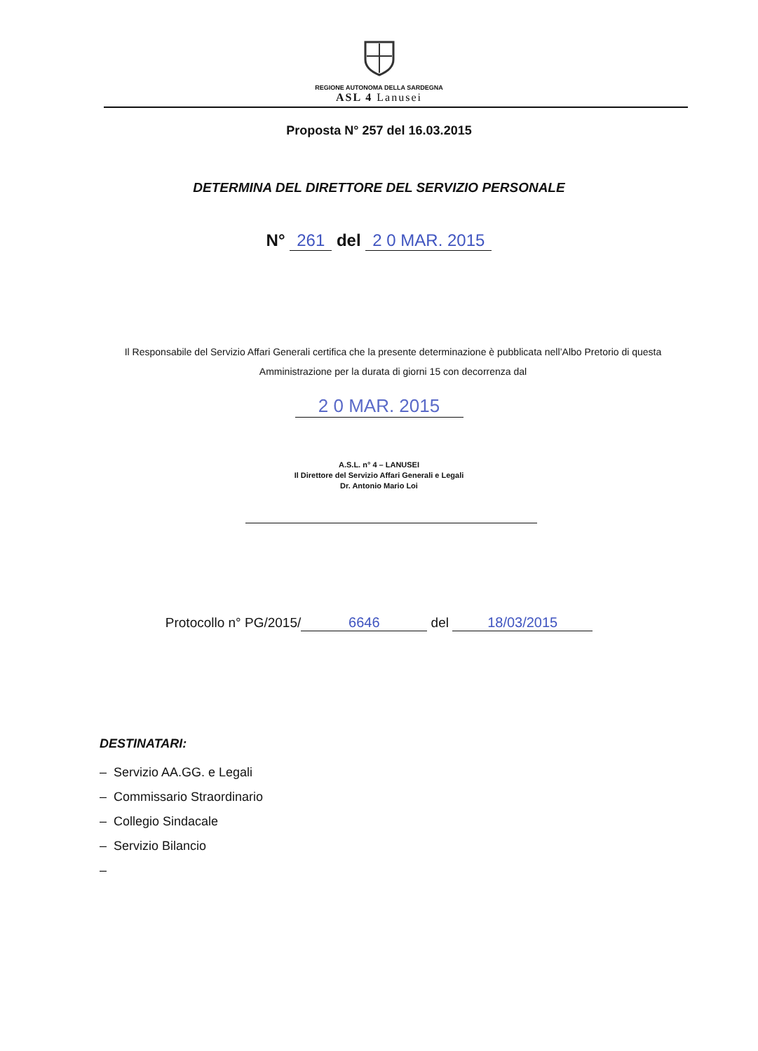REGIONE AUTONOMA DELLA SARDEGNA
ASL 4 Lanusei
Proposta N° 257 del 16.03.2015
DETERMINA DEL DIRETTORE DEL SERVIZIO PERSONALE
N° 261 del 2 0 MAR. 2015
Il Responsabile del Servizio Affari Generali certifica che la presente determinazione è pubblicata nell’Albo Pretorio di questa Amministrazione per la durata di giorni 15 con decorrenza dal
2 0 MAR. 2015
A.S.L. n° 4 – LANUSEI
Il Direttore del Servizio Affari Generali e Legali
Dr. Antonio Mario Loi
Protocollo n° PG/2015/ 6646 del 18/03/2015
DESTINATARI:
– Servizio AA.GG. e Legali
– Commissario Straordinario
– Collegio Sindacale
– Servizio Bilancio
–